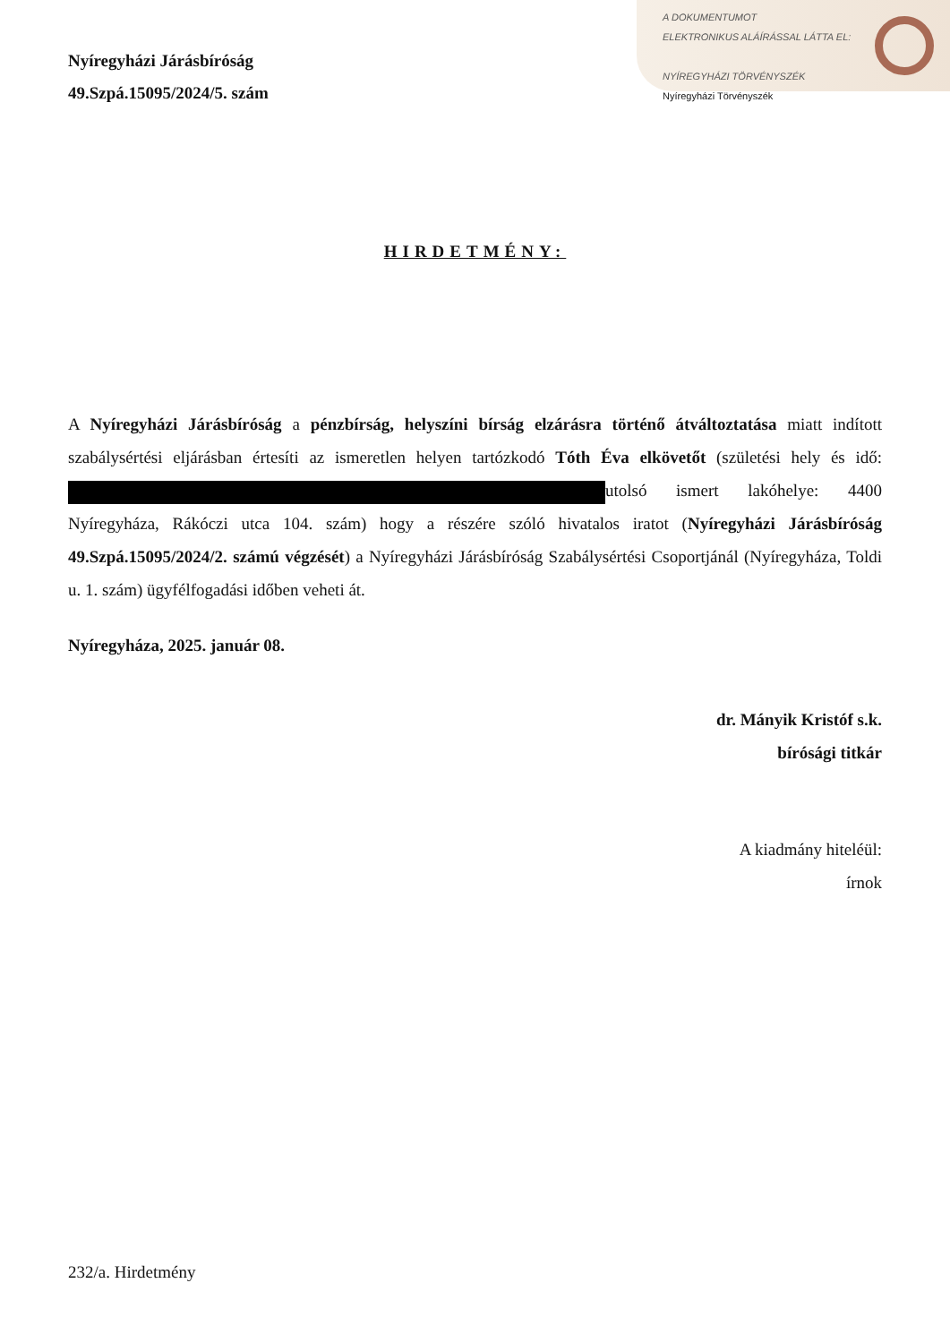A DOKUMENTUMOT
ELEKTRONIKUS ALÁÍRÁSSAL LÁTTA EL:
NYÍREGYHÁZI TÖRVÉNYSZÉK
Nyíregyházi Törvényszék
Nyíregyházi Járásbíróság
49.Szpá.15095/2024/5. szám
HIRDETMÉNY:
A Nyíregyházi Járásbíróság a pénzbírság, helyszíni bírság elzárásra történő átváltoztatása miatt indított szabálysértési eljárásban értesíti az ismeretlen helyen tartózkodó Tóth Éva elkövetőt (születési hely és idő: utolsó ismert lakóhelye: 4400 Nyíregyháza, Rákóczi utca 104. szám) hogy a részére szóló hivatalos iratot (Nyíregyházi Járásbíróság 49.Szpá.15095/2024/2. számú végzését) a Nyíregyházi Járásbíróság Szabálysértési Csoportjánál (Nyíregyháza, Toldi u. 1. szám) ügyfélfogadási időben veheti át.
Nyíregyháza, 2025. január 08.
dr. Mányik Kristóf s.k.
bírósági titkár
A kiadmány hiteléül:
írnok
232/a. Hirdetmény